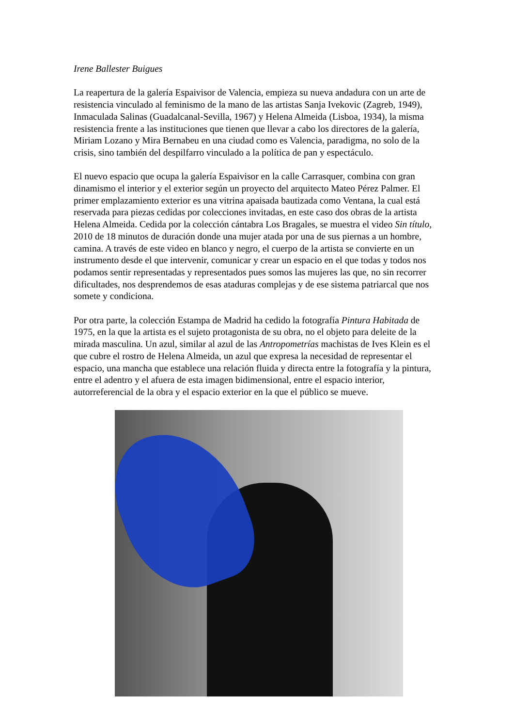Irene Ballester Buigues
La reapertura de la galería Espaivisor de Valencia, empieza su nueva andadura con un arte de resistencia vinculado al feminismo de la mano de las artistas Sanja Ivekovic (Zagreb, 1949), Inmaculada Salinas (Guadalcanal-Sevilla, 1967) y Helena Almeida (Lisboa, 1934), la misma resistencia frente a las instituciones que tienen que llevar a cabo los directores de la galería, Miriam Lozano y Mira Bernabeu en una ciudad como es Valencia, paradigma, no solo de la crisis, sino también del despilfarro vinculado a la política de pan y espectáculo.
El nuevo espacio que ocupa la galería Espaivisor en la calle Carrasquer, combina con gran dinamismo el interior y el exterior según un proyecto del arquitecto Mateo Pérez Palmer. El primer emplazamiento exterior es una vitrina apaisada bautizada como Ventana, la cual está reservada para piezas cedidas por colecciones invitadas, en este caso dos obras de la artista Helena Almeida. Cedida por la colección cántabra Los Bragales, se muestra el video Sin título, 2010 de 18 minutos de duración donde una mujer atada por una de sus piernas a un hombre, camina. A través de este video en blanco y negro, el cuerpo de la artista se convierte en un instrumento desde el que intervenir, comunicar y crear un espacio en el que todas y todos nos podamos sentir representadas y representados pues somos las mujeres las que, no sin recorrer dificultades, nos desprendemos de esas ataduras complejas y de ese sistema patriarcal que nos somete y condiciona.
Por otra parte, la colección Estampa de Madrid ha cedido la fotografía Pintura Habitada de 1975, en la que la artista es el sujeto protagonista de su obra, no el objeto para deleite de la mirada masculina. Un azul, similar al azul de las Antropometrías machistas de Ives Klein es el que cubre el rostro de Helena Almeida, un azul que expresa la necesidad de representar el espacio, una mancha que establece una relación fluida y directa entre la fotografía y la pintura, entre el adentro y el afuera de esta imagen bidimensional, entre el espacio interior, autorreferencial de la obra y el espacio exterior en la que el público se mueve.